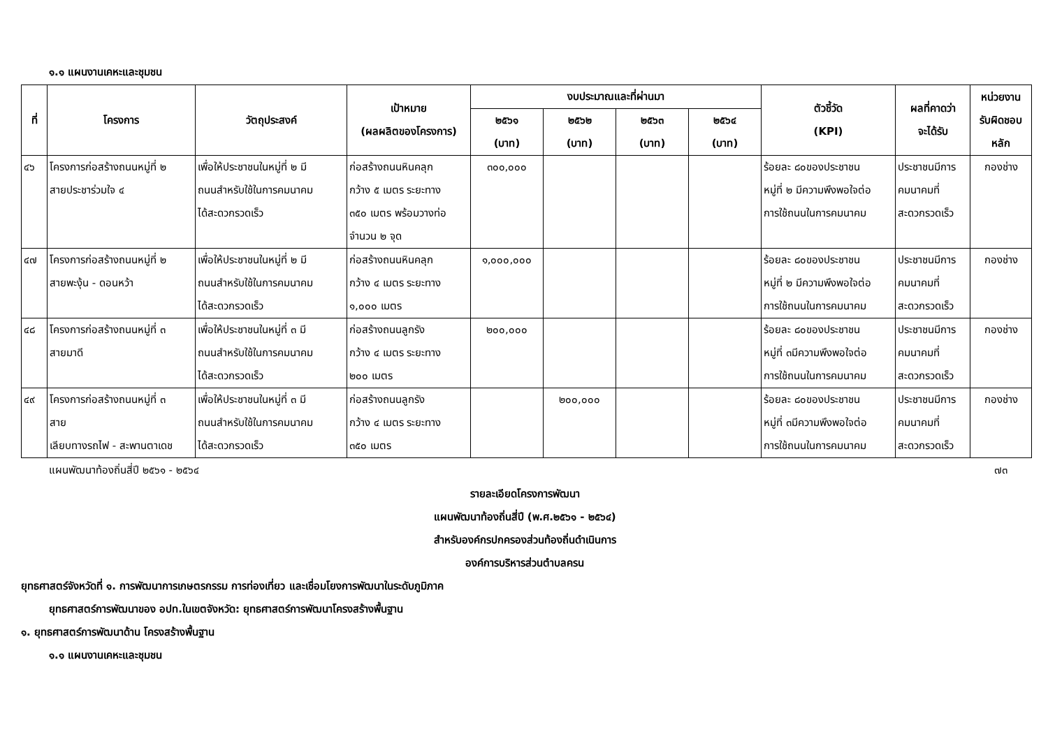๑.๑ แผนงานเคหะและชุมชน
| ที่ | โครงการ | วัตถุประสงค์ | เป้าหมาย (ผลผลิตของโครงการ) | งบประมาณและที่ผ่านมา | | | | ตัวชี้วัด (KPI) | ผลที่คาดว่า จะได้รับ | หน่วยงาน รับผิดชอบ หลัก |
| --- | --- | --- | --- | --- | --- | --- | --- | --- | --- | --- |
| | | | | ๒๕๖๑ (บาท) | ๒๕๖๒ (บาท) | ๒๕๖๓ (บาท) | ๒๕๖๔ (บาท) | | | |
| ๔๖ | โครงการก่อสร้างถนนหมู่ที่ ๒ สายประชาร่วมใจ ๔ | เพื่อให้ประชาชนในหมู่ที่ ๒ มี ถนนสำหรับใช้ในการคมนาคม ได้สะดวกรวดเร็ว | ก่อสร้างถนนหินคลุก กว้าง ๕ เมตร ระยะทาง ๓๕๐ เมตร พร้อมวางท่อ จำนวน ๒ จุด | ๓๐๐,๐๐๐ | | | | ร้อยละ ๘๐ของประชาชน หมู่ที่ ๒ มีความพึงพอใจต่อ การใช้ถนนในการคมนาคม | ประชาชนมีการ คมนาคมที่ สะดวกรวดเร็ว | กองช่าง |
| ๔๗ | โครงการก่อสร้างถนนหมู่ที่ ๒ สายพะงุ้น - ดอนหว้า | เพื่อให้ประชาชนในหมู่ที่ ๒ มี ถนนสำหรับใช้ในการคมนาคม ได้สะดวกรวดเร็ว | ก่อสร้างถนนหินคลุก กว้าง ๔ เมตร ระยะทาง ๑,๐๐๐ เมตร | ๑,๐๐๐,๐๐๐ | | | | ร้อยละ ๘๐ของประชาชน หมู่ที่ ๒ มีความพึงพอใจต่อ การใช้ถนนในการคมนาคม | ประชาชนมีการ คมนาคมที่ สะดวกรวดเร็ว | กองช่าง |
| ๔๘ | โครงการก่อสร้างถนนหมู่ที่ ๓ สายมาดี | เพื่อให้ประชาชนในหมู่ที่ ๓ มี ถนนสำหรับใช้ในการคมนาคม ได้สะดวกรวดเร็ว | ก่อสร้างถนนลูกรัง กว้าง ๔ เมตร ระยะทาง ๒๐๐ เมตร | ๒๐๐,๐๐๐ | | | | ร้อยละ ๘๐ของประชาชน หมู่ที่ ๓มีความพึงพอใจต่อ การใช้ถนนในการคมนาคม | ประชาชนมีการ คมนาคมที่ สะดวกรวดเร็ว | กองช่าง |
| ๔๙ | โครงการก่อสร้างถนนหมู่ที่ ๓ สาย เลียบทางรถไฟ - สะพานตาเดช | เพื่อให้ประชาชนในหมู่ที่ ๓ มี ถนนสำหรับใช้ในการคมนาคม ได้สะดวกรวดเร็ว | ก่อสร้างถนนลูกรัง กว้าง ๔ เมตร ระยะทาง ๓๕๐ เมตร | | ๒๐๐,๐๐๐ | | | ร้อยละ ๘๐ของประชาชน หมู่ที่ ๓มีความพึงพอใจต่อ การใช้ถนนในการคมนาคม | ประชาชนมีการ คมนาคมที่ สะดวกรวดเร็ว | กองช่าง |
แผนพัฒนาท้องถิ่นสี่ปี ๒๕๖๑ - ๒๕๖๔ ๗๓
รายละเอียดโครงการพัฒนา
แผนพัฒนาท้องถิ่นสี่ปี (พ.ศ.๒๕๖๑ - ๒๕๖๔)
สำหรับองค์กรปกครองส่วนท้องถิ่นดำเนินการ
องค์การบริหารส่วนตำบลครน
ยุทธศาสตร์จังหวัดที่ ๑. การพัฒนาการเกษตรกรรม การท่องเที่ยว และเชื่อมโยงการพัฒนาในระดับภูมิภาค
ยุทธศาสตร์การพัฒนาของ อปท.ในเขตจังหวัด: ยุทธศาสตร์การพัฒนาโครงสร้างพื้นฐาน
๑. ยุทธศาสตร์การพัฒนาด้าน โครงสร้างพื้นฐาน
๑.๑ แผนงานเคหะและชุมชน